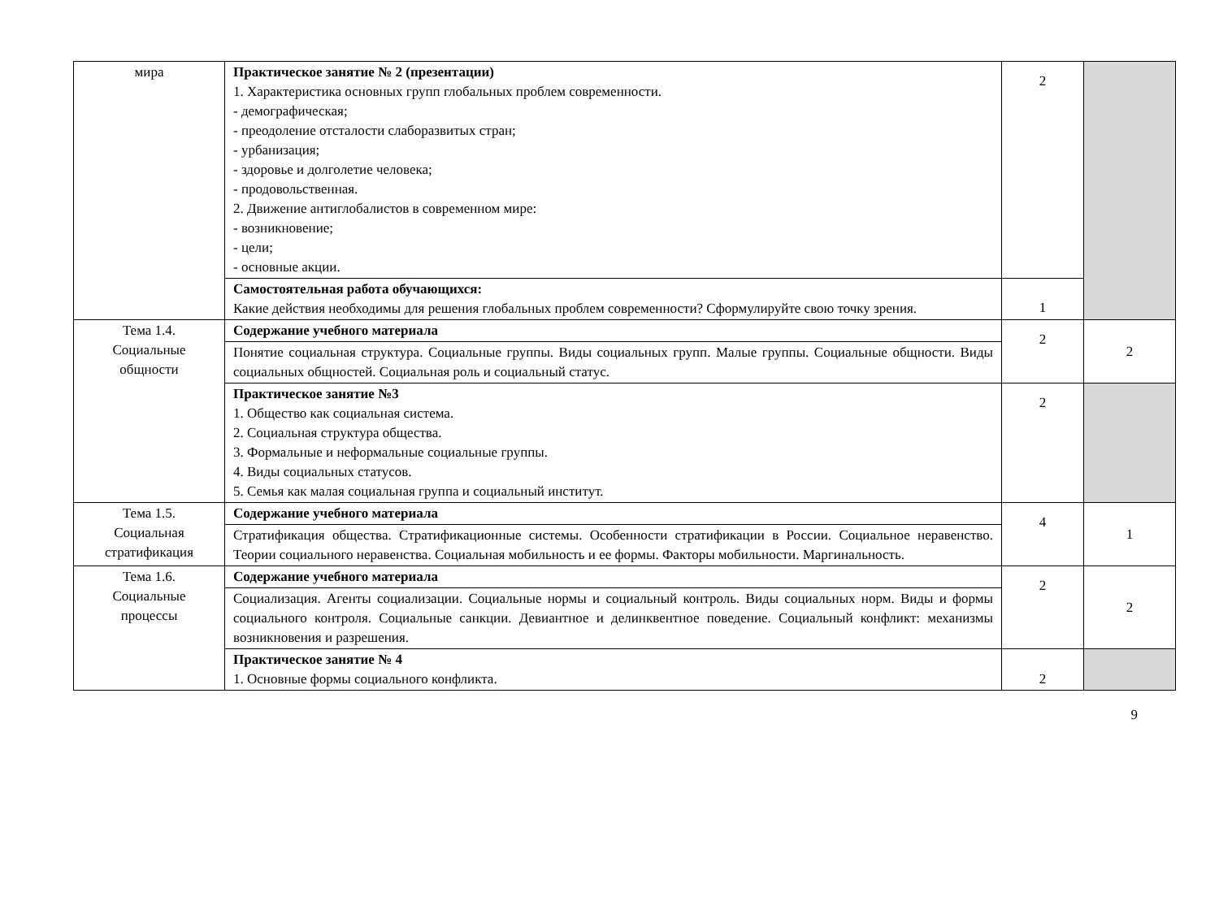| мира | Практическое занятие № 2 (презентации) 1. Характеристика основных групп глобальных проблем современности. - демографическая; - преодоление отсталости слаборазвитых стран; - урбанизация; - здоровье и долголетие человека; - продовольственная. 2. Движение антиглобалистов в современном мире: - возникновение; - цели; - основные акции. | 2 | |
| | Самостоятельная работа обучающихся: Какие действия необходимы для решения глобальных проблем современности? Сформулируйте свою точку зрения. | 1 | |
| Тема 1.4. Социальные общности | Содержание учебного материала | 2 | 2 |
| | Понятие социальная структура. Социальные группы. Виды социальных групп. Малые группы. Социальные общности. Виды социальных общностей. Социальная роль и социальный статус. | | |
| | Практическое занятие №3 1. Общество как социальная система. 2. Социальная структура общества. 3. Формальные и неформальные социальные группы. 4. Виды социальных статусов. 5. Семья как малая социальная группа и социальный институт. | 2 | |
| Тема 1.5. Социальная стратификация | Содержание учебного материала | 4 | 1 |
| | Стратификация общества. Стратификационные системы. Особенности стратификации в России. Социальное неравенство. Теории социального неравенства. Социальная мобильность и ее формы. Факторы мобильности. Маргинальность. | | |
| Тема 1.6. Социальные процессы | Содержание учебного материала | 2 | 2 |
| | Социализация. Агенты социализации. Социальные нормы и социальный контроль. Виды социальных норм. Виды и формы социального контроля. Социальные санкции. Девиантное и делинквентное поведение. Социальный конфликт: механизмы возникновения и разрешения. | | |
| | Практическое занятие № 4 1. Основные формы социального конфликта. | 2 | |
9